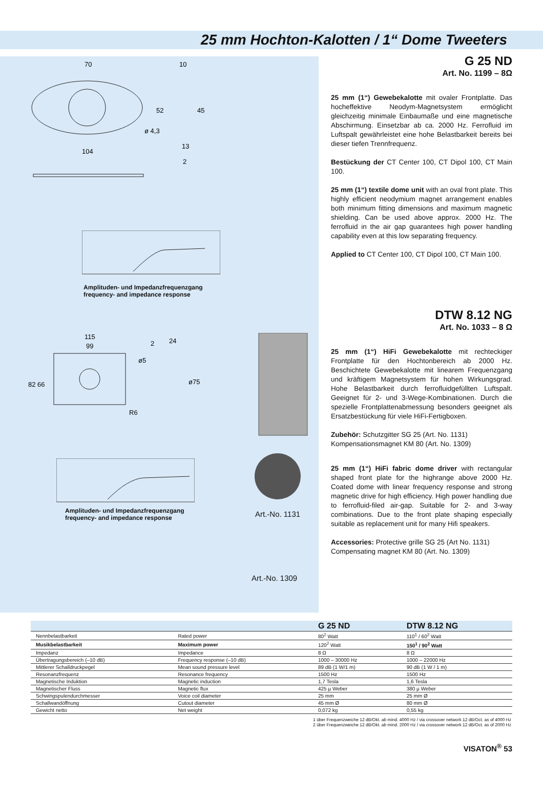25 mm Hochton-Kalotten / 1“ Dome Tweeters
70
10
ø 4,3
104
13
2
52
45
Amplituden- und Impedanzfrequenzgang
frequency- and impedance response
115
99
2
24
ø5
R6
82 66
ø75
Amplituden- und Impedanzfrequenzgang
frequency- and impedance response
Art.-No. 1131
Art.-No. 1309
G 25 ND
Art. No. 1199 – 8Ω
25 mm (1“) Gewebekalotte mit ovaler Frontplatte. Das hocheffektive Neodym-Magnetsystem ermöglicht gleichzeitig minimale Einbaumaße und eine magnetische Abschirmung. Einsetzbar ab ca. 2000 Hz. Ferrofluid im Luftspalt gewährleistet eine hohe Belastbarkeit bereits bei dieser tiefen Trennfrequenz.
Bestückung der CT Center 100, CT Dipol 100, CT Main 100.
25 mm (1“) textile dome unit with an oval front plate. This highly efficient neodymium magnet arrangement enables both minimum fitting dimensions and maximum magnetic shielding. Can be used above approx. 2000 Hz. The ferrofluid in the air gap guarantees high power handling capability even at this low separating frequency.
Applied to CT Center 100, CT Dipol 100, CT Main 100.
DTW 8.12 NG
Art. No. 1033 – 8 Ω
25 mm (1“) HiFi Gewebekalotte mit rechteckiger Frontplatte für den Hochtonbereich ab 2000 Hz. Beschichtete Gewebekalotte mit linearem Frequenzgang und kräftigem Magnetsystem für hohen Wirkungsgrad. Hohe Belastbarkeit durch ferrofluidgefüllten Luftspalt. Geeignet für 2- und 3-Wege-Kombinationen. Durch die spezielle Frontplattenabmessung besonders geeignet als Ersatzbestückung für viele HiFi-Fertigboxen.
Zubehör: Schutzgitter SG 25 (Art. No. 1131)
Kompensationsmagnet KM 80 (Art. No. 1309)
25 mm (1“) HiFi fabric dome driver with rectangular shaped front plate for the highrange above 2000 Hz. Coated dome with linear frequency response and strong magnetic drive for high efficiency. High power handling due to ferrofluid-filed air-gap. Suitable for 2- and 3-way combinations. Due to the front plate shaping especially suitable as replacement unit for many Hifi speakers.
Accessories: Protective grille SG 25 (Art No. 1131)
Compensating magnet KM 80 (Art. No. 1309)
| | | G 25 ND | DTW 8.12 NG |
| --- | --- | --- | --- |
| Nennbelastbarkeit | Rated power | 80<sup>2</sup> Watt | 110<sup>1</sup> / 60<sup>2</sup> Watt |
| Musikbelastbarkeit | Maximum power | 120<sup>2</sup> Watt | 150<sup>1</sup> / 90<sup>2</sup> Watt |
| Impedanz | Impedance | 8 Ω | 8 Ω |
| Übertragungsbereich (–10 dB) | Frequency response (–10 dB) | 1000 – 30000 Hz | 1000 – 22000 Hz |
| Mittlerer Schalldruckpegel | Mean sound pressure level | 89 dB (1 W/1 m) | 90 dB (1 W / 1 m) |
| Resonanzfrequenz | Resonance frequency | 1500 Hz | 1500 Hz |
| Magnetische Induktion | Magnetic induction | 1,7 Tesla | 1,6 Tesla |
| Magnetischer Fluss | Magnetic flux | 425 µ Weber | 380 µ Weber |
| Schwingspulendurchmesser | Voice coil diameter | 25 mm | 25 mm Ø |
| Schallwandöffnung | Cutout diameter | 45 mm Ø | 80 mm Ø |
| Gewicht netto | Net weight | 0,072 kg | 0,55 kg |
1 über Frequenzweiche 12 dB/Okt. ab mind. 4000 Hz / via crossover network 12 dB/Oct. as of 4000 Hz
2 über Frequenzweiche 12 dB/Okt. ab mind. 2000 Hz / via crossover network 12 dB/Oct. as of 2000 Hz
VISATON<sup>®</sup> 53